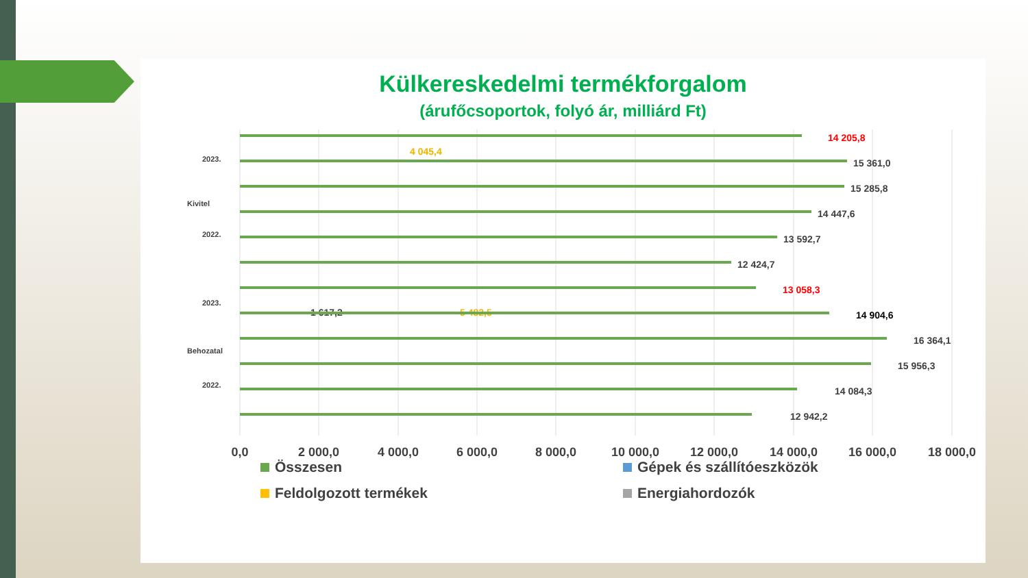Külkereskedelmi termékforgalom
(árufőcsoportok, folyó ár, milliárd Ft)
14 205,8
15 361,0
15 285,8
14 447,6
13 592,7
12 424,7
13 058,3
14 904,6
16 364,1
15 956,3
14 084,3
12 942,2
4 045,4
1 617,2
5 482,5
0,0
2 000,0
4 000,0
6 000,0
8 000,0
10 000,0
12 000,0
14 000,0
16 000,0
18 000,0
Kivitel
Behozatal
2023.
2022.
2023.
2022.
Összesen
Gépek és szállítóeszközök
Feldolgozott termékek
Energiahordozók